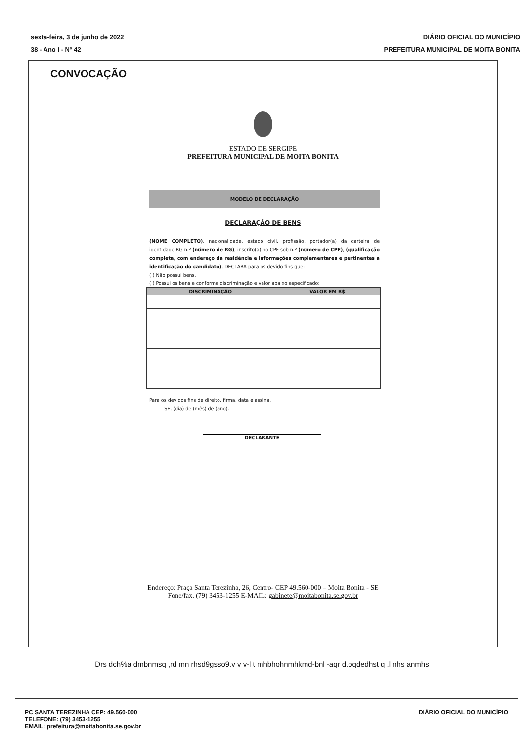sexta-feira, 3 de junho de 2022
38 - Ano I - Nº 42
DIÁRIO OFICIAL DO MUNICÍPIO
PREFEITURA MUNICIPAL DE MOITA BONITA
CONVOCAÇÃO
ESTADO DE SERGIPE
PREFEITURA MUNICIPAL DE MOITA BONITA
MODELO DE DECLARAÇÃO
DECLARAÇÃO DE BENS
(NOME COMPLETO), nacionalidade, estado civil, profissão, portador(a) da carteira de identidade RG n.º (número de RG), inscrito(a) no CPF sob n.º (número de CPF), (qualificação completa, com endereço da residência e informações complementares e pertinentes a identificação do candidato), DECLARA para os devido fins que:
( ) Não possui bens.
( ) Possui os bens e conforme discriminação e valor abaixo especificado:
| DISCRIMINAÇÃO | VALOR EM R$ |
| --- | --- |
Para os devidos fins de direito, firma, data e assina.
SE, (dia) de (mês) de (ano).
DECLARANTE
Endereço: Praça Santa Terezinha, 26, Centro- CEP 49.560-000 – Moita Bonita - SE
Fone/fax. (79) 3453-1255 E-MAIL: gabinete@moitabonita.se.gov.br
Drs dch%a dmbnmsq ,rd mn rhsd9gsso9.v v v-l t mhbhohnmhkmd-bnl -aqr d.oqdedhst q .l nhs anmhs
PC SANTA TEREZINHA CEP: 49.560-000
TELEFONE: (79) 3453-1255
EMAIL: prefeitura@moitabonita.se.gov.br
DIÁRIO OFICIAL DO MUNICÍPIO